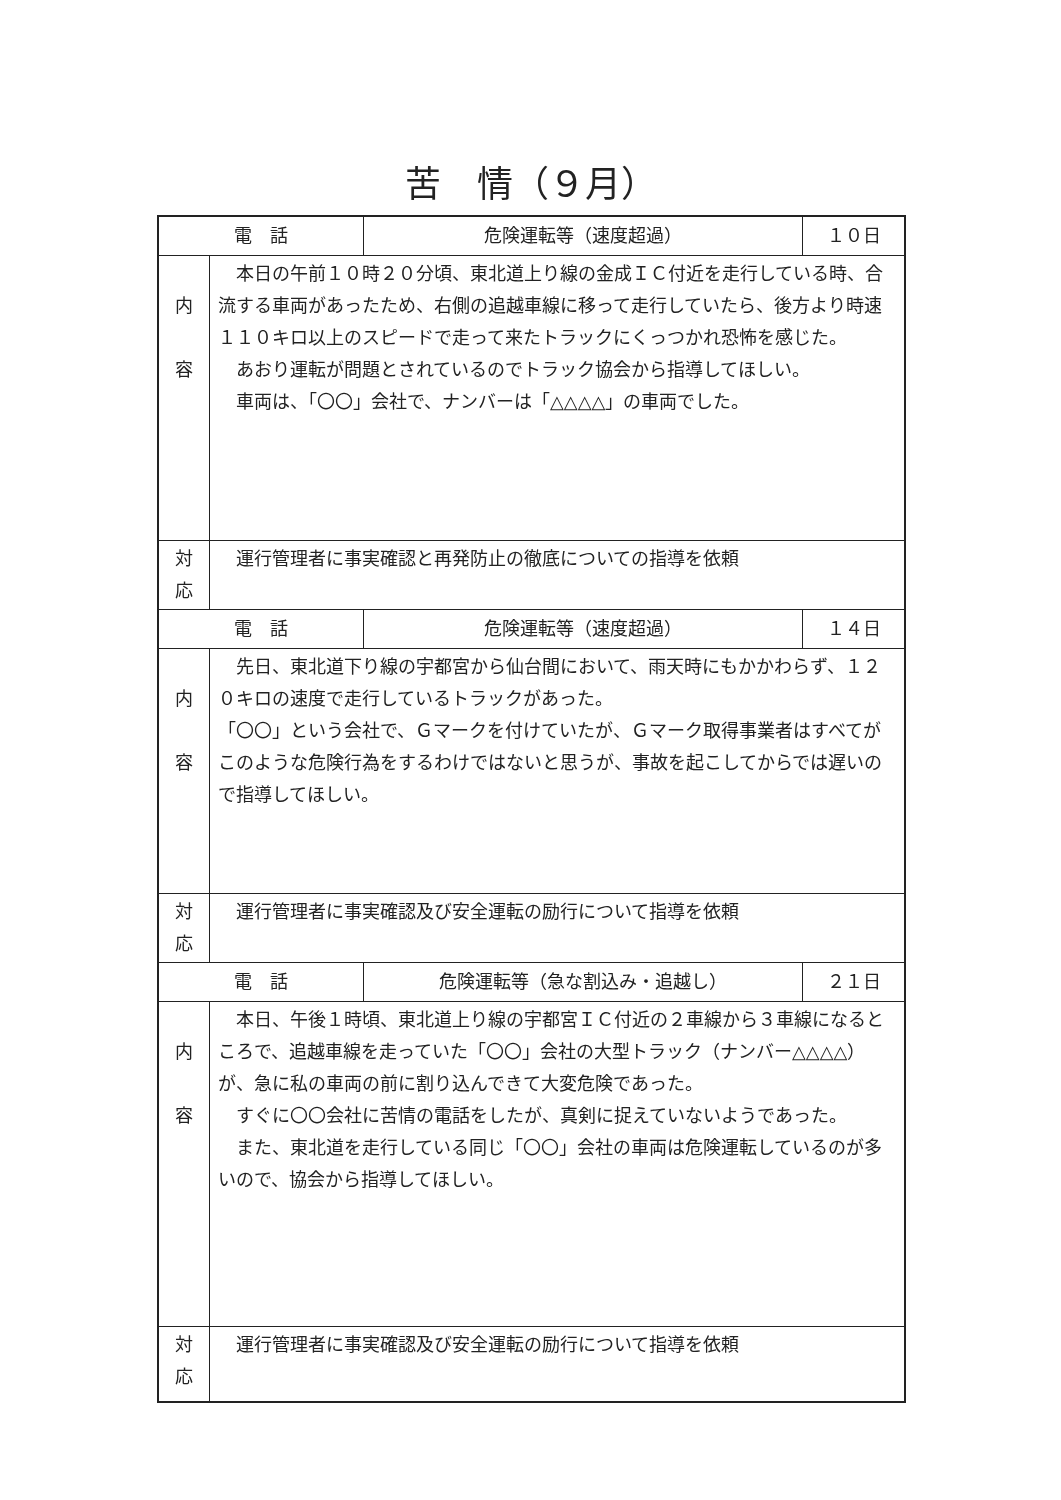苦　情（９月）
| 電 話 | | 危険運転等（速度超過） | １０日 |
| 内 容 | 本日の午前１０時２０分頃、東北道上り線の金成ＩＣ付近を走行している時、合流する車両があったため、右側の追越車線に移って走行していたら、後方より時速１１０キロ以上のスピードで走って来たトラックにくっつかれ恐怖を感じた。 あおり運転が問題とされているのでトラック協会から指導してほしい。 車両は、「〇〇」会社で、ナンバーは「△△△△」の車両でした。 | | |
| 対 応 | 運行管理者に事実確認と再発防止の徹底についての指導を依頼 | | |
| 電 話 | | 危険運転等（速度超過） | １４日 |
| 内 容 | 先日、東北道下り線の宇都宮から仙台間において、雨天時にもかかわらず、１２０キロの速度で走行しているトラックがあった。 「〇〇」という会社で、Ｇマークを付けていたが、Ｇマーク取得事業者はすべてがこのような危険行為をするわけではないと思うが、事故を起こしてからでは遅いので指導してほしい。 | | |
| 対 応 | 運行管理者に事実確認及び安全運転の励行について指導を依頼 | | |
| 電 話 | | 危険運転等（急な割込み・追越し） | ２１日 |
| 内 容 | 本日、午後１時頃、東北道上り線の宇都宮ＩＣ付近の２車線から３車線になるところで、追越車線を走っていた「〇〇」会社の大型トラック（ナンバー△△△△）が、急に私の車両の前に割り込んできて大変危険であった。 すぐに〇〇会社に苦情の電話をしたが、真剣に捉えていないようであった。 また、東北道を走行している同じ「〇〇」会社の車両は危険運転しているのが多いので、協会から指導してほしい。 | | |
| 対 応 | 運行管理者に事実確認及び安全運転の励行について指導を依頼 | | |